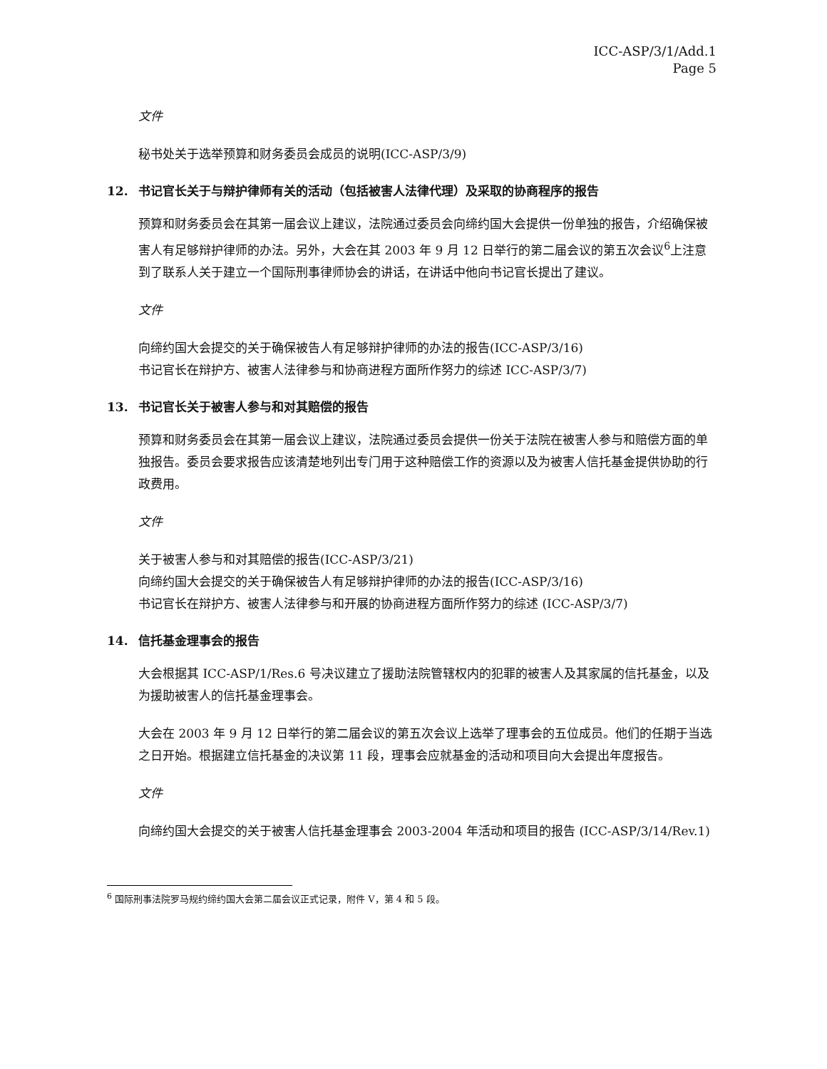ICC-ASP/3/1/Add.1
Page 5
文件
秘书处关于选举预算和财务委员会成员的说明(ICC-ASP/3/9)
12. 书记官长关于与辩护律师有关的活动（包括被害人法律代理）及采取的协商程序的报告
预算和财务委员会在其第一届会议上建议，法院通过委员会向缔约国大会提供一份单独的报告，介绍确保被害人有足够辩护律师的办法。另外，大会在其 2003 年 9 月 12 日举行的第二届会议的第五次会议<sup>6</sup>上注意到了联系人关于建立一个国际刑事律师协会的讲话，在讲话中他向书记官长提出了建议。
文件
向缔约国大会提交的关于确保被告人有足够辩护律师的办法的报告(ICC-ASP/3/16)
书记官长在辩护方、被害人法律参与和协商进程方面所作努力的综述 ICC-ASP/3/7)
13. 书记官长关于被害人参与和对其赔偿的报告
预算和财务委员会在其第一届会议上建议，法院通过委员会提供一份关于法院在被害人参与和赔偿方面的单独报告。委员会要求报告应该清楚地列出专门用于这种赔偿工作的资源以及为被害人信托基金提供协助的行政费用。
文件
关于被害人参与和对其赔偿的报告(ICC-ASP/3/21)
向缔约国大会提交的关于确保被告人有足够辩护律师的办法的报告(ICC-ASP/3/16)
书记官长在辩护方、被害人法律参与和开展的协商进程方面所作努力的综述 (ICC-ASP/3/7)
14. 信托基金理事会的报告
大会根据其 ICC-ASP/1/Res.6 号决议建立了援助法院管辖权内的犯罪的被害人及其家属的信托基金，以及为援助被害人的信托基金理事会。
大会在 2003 年 9 月 12 日举行的第二届会议的第五次会议上选举了理事会的五位成员。他们的任期于当选之日开始。根据建立信托基金的决议第 11 段，理事会应就基金的活动和项目向大会提出年度报告。
文件
向缔约国大会提交的关于被害人信托基金理事会 2003-2004 年活动和项目的报告 (ICC-ASP/3/14/Rev.1)
<sup>6</sup> 国际刑事法院罗马规约缔约国大会第二届会议正式记录，附件 V，第 4 和 5 段。